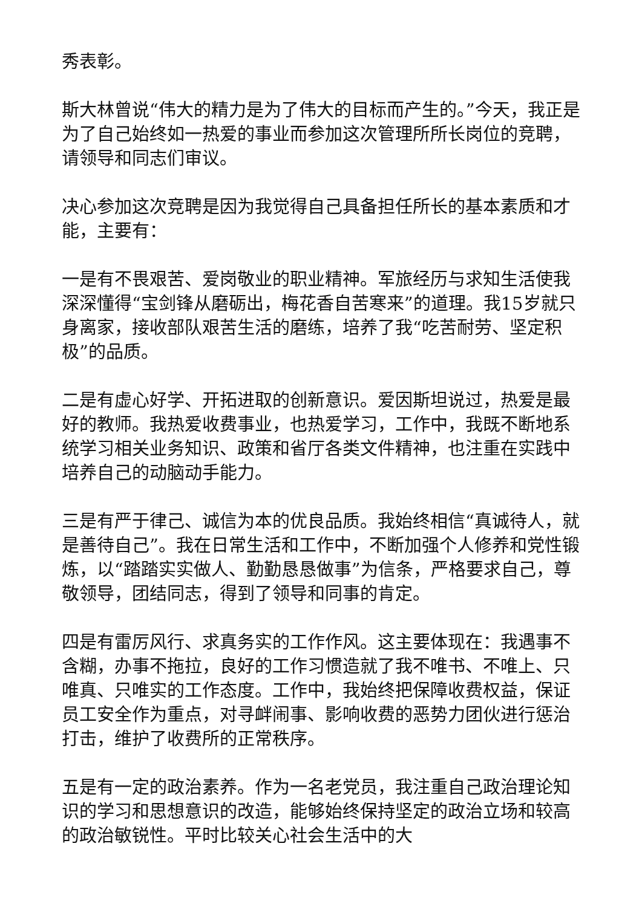秀表彰。
斯大林曾说“伟大的精力是为了伟大的目标而产生的。”今天，我正是为了自己始终如一热爱的事业而参加这次管理所所长岗位的竞聘，请领导和同志们审议。
决心参加这次竞聘是因为我觉得自己具备担任所长的基本素质和才能，主要有：
一是有不畏艰苦、爱岗敬业的职业精神。军旅经历与求知生活使我深深懂得“宝剑锋从磨砺出，梅花香自苦寒来”的道理。我15岁就只身离家，接收部队艰苦生活的磨练，培养了我“吃苦耐劳、坚定积极”的品质。
二是有虚心好学、开拓进取的创新意识。爱因斯坦说过，热爱是最好的教师。我热爱收费事业，也热爱学习，工作中，我既不断地系统学习相关业务知识、政策和省厅各类文件精神，也注重在实践中培养自己的动脑动手能力。
三是有严于律己、诚信为本的优良品质。我始终相信“真诚待人，就是善待自己”。我在日常生活和工作中，不断加强个人修养和党性锻炼，以“踏踏实实做人、勤勤恳恳做事”为信条，严格要求自己，尊敬领导，团结同志，得到了领导和同事的肯定。
四是有雷厉风行、求真务实的工作作风。这主要体现在：我遇事不含糊，办事不拖拉，良好的工作习惯造就了我不唯书、不唯上、只唯真、只唯实的工作态度。工作中，我始终把保障收费权益，保证员工安全作为重点，对寻衅闹事、影响收费的恶势力团伙进行惩治打击，维护了收费所的正常秩序。
五是有一定的政治素养。作为一名老党员，我注重自己政治理论知识的学习和思想意识的改造，能够始终保持坚定的政治立场和较高的政治敏锐性。平时比较关心社会生活中的大